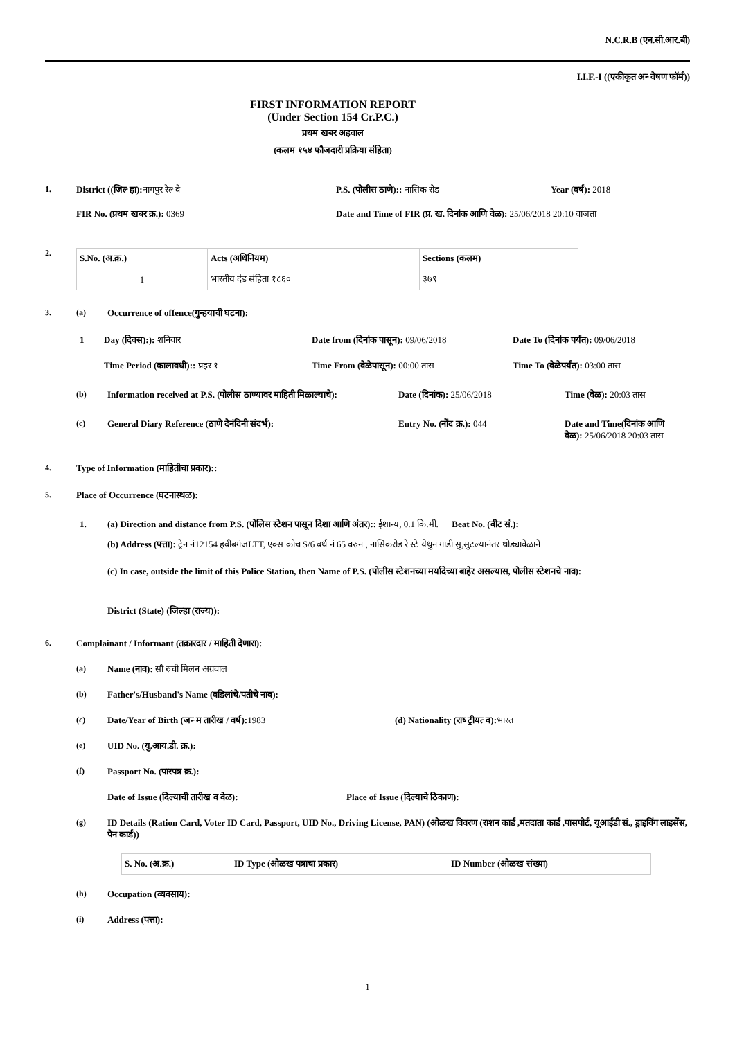N.C.R.B (एन.सी.आर.बी)
I.I.F.-I ((एकीकृत अन्‍ वेषण फॉर्म))
FIRST INFORMATION REPORT
(Under Section 154 Cr.P.C.)
प्रथम खबर अहवाल
(कलम १५४ फौजदारी प्रक्रिया संहिता)
1. District ((जिल्‍ हा): नागपुर रेल्‍ वे P.S. (पोलीस ठाणे):: नासिक रोड Year (वर्ष): 2018
FIR No. (प्रथम खबर क्र.): 0369 Date and Time of FIR (प्र. ख. दिनांक आणि वेळ): 25/06/2018 20:10 वाजता
2.
| S.No. (अ.क्र.) | Acts (अधिनियम) | Sections (कलम) |
| --- | --- | --- |
| 1 | भारतीय दंड संहिता १८६० | ३७९ |
3. (a) Occurrence of offence(गुन्हयाची घटना):
1 Day (दिवस):): शनिवार Date from (दिनांक पासून): 09/06/2018 Date To (दिनांक पर्यंत): 09/06/2018
Time Period (कालावधी):: प्रहर १ Time From (वेळेपासून): 00:00 तास Time To (वेळेपर्यंत): 03:00 तास
(b) Information received at P.S. (पोलीस ठाण्यावर माहिती मिळाल्याचे): Date (दिनांक): 25/06/2018 Time (वेळ): 20:03 तास
(c) General Diary Reference (ठाणे दैनंदिनी संदर्भ): Entry No. (नोंद क्र.): 044 Date and Time(दिनांक आणि वेळ): 25/06/2018 20:03 तास
4. Type of Information (माहितीचा प्रकार)::
5. Place of Occurrence (घटनास्थळ):
1. (a) Direction and distance from P.S. (पोलिस स्टेशन पासून दिशा आणि अंतर):: ईशान्य, 0.1 कि.मी. Beat No. (बीट सं.):
(b) Address (पत्ता): ट्रेन नं12154 हबीबगंजLTT, एक्स कोच S/6 बर्थ नं 65 वरुन , नासिकरोड रे स्टे येथुन गाडी सु,सुटल्यानंतर थोड्यावेळाने
(c) In case, outside the limit of this Police Station, then Name of P.S. (पोलीस स्टेशनच्या मर्यादेच्या बाहेर असल्यास, पोलीस स्टेशनचे नाव):
District (State) (जिल्हा (राज्य)):
6. Complainant / Informant (तक्रारदार / माहिती देणारा):
(a) Name (नाव): सौ रुची मिलन अग्रवाल
(b) Father's/Husband's Name (वडिलांचे/पतीचे नाव):
(c) Date/Year of Birth (जन्‍ म तारीख / वर्ष): 1983 (d) Nationality (राष्‍ ट्रीयत्‍ व): भारत
(e) UID No. (यु.आय.डी. क्र.):
(f) Passport No. (पारपत्र क्र.):
Date of Issue (दिल्याची तारीख व वेळ): Place of Issue (दिल्याचे ठिकाण):
(g) ID Details (Ration Card, Voter ID Card, Passport, UID No., Driving License, PAN) (ओळख विवरण (राशन कार्ड ,मतदाता कार्ड ,पासपोर्ट, यूआईडी सं., ड्राइविंग लाइसेंस, पैन कार्ड))
| S. No. (अ.क्र.) | ID Type (ओळख पत्राचा प्रकार) | ID Number (ओळख संख्या) |
| --- | --- | --- |
(h) Occupation (व्यवसाय):
(i) Address (पत्ता):
1